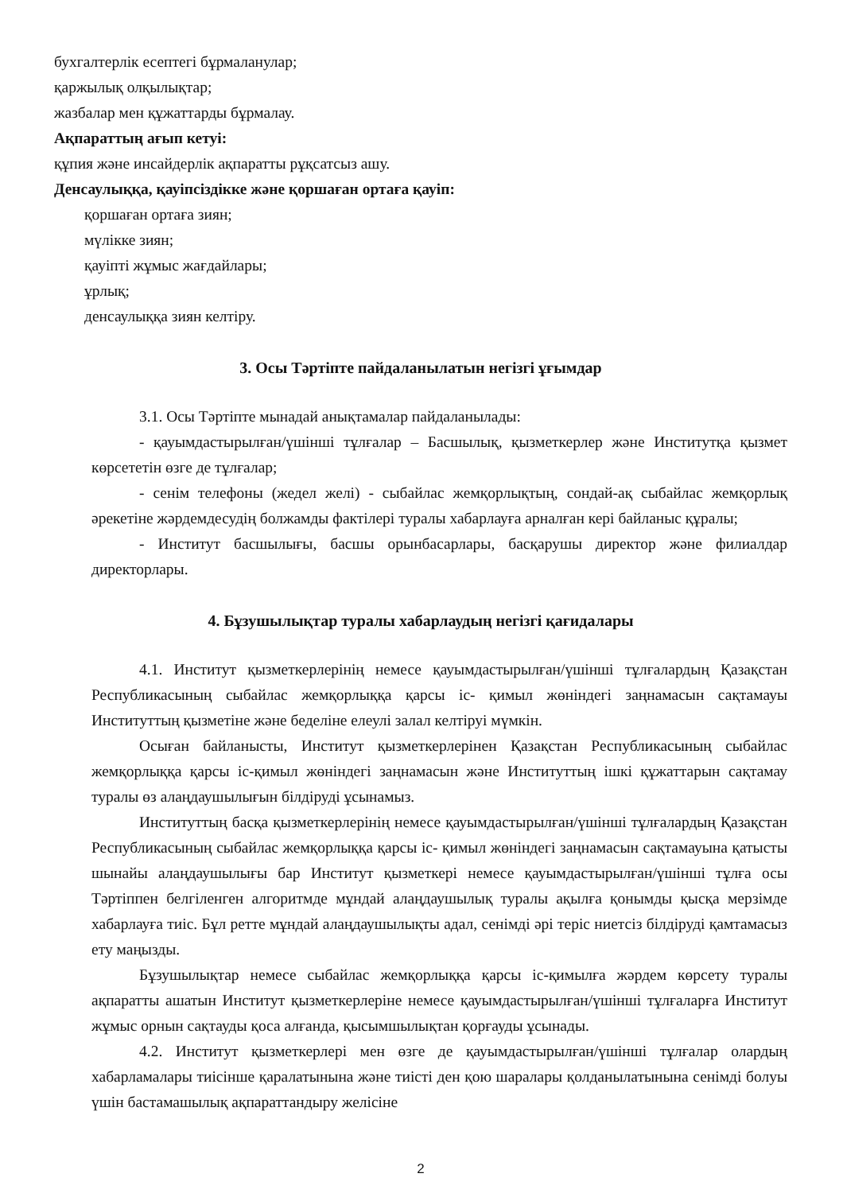бухгалтерлік есептегі бұрмаланулар;
қаржылық олқылықтар;
жазбалар мен құжаттарды бұрмалау.
Ақпараттың ағып кетуі:
құпия және инсайдерлік ақпаратты рұқсатсыз ашу.
Денсаулыққа, қауіпсіздікке және қоршаған ортаға қауіп:
қоршаған ортаға зиян;
мүлікке зиян;
қауіпті жұмыс жағдайлары;
ұрлық;
денсаулыққа зиян келтіру.
3. Осы Тәртіпте пайдаланылатын негізгі ұғымдар
3.1. Осы Тәртіпте мынадай анықтамалар пайдаланылады:
- қауымдастырылған/үшінші тұлғалар – Басшылық, қызметкерлер және Институтқа қызмет көрсететін өзге де тұлғалар;
- сенім телефоны (жедел желі) - сыбайлас жемқорлықтың, сондай-ақ сыбайлас жемқорлық әрекетіне жәрдемдесудің болжамды фактілері туралы хабарлауға арналған кері байланыс құралы;
- Институт басшылығы, басшы орынбасарлары, басқарушы директор және филиалдар директорлары.
4. Бұзушылықтар туралы хабарлаудың негізгі қағидалары
4.1. Институт қызметкерлерінің немесе қауымдастырылған/үшінші тұлғалардың Қазақстан Республикасының сыбайлас жемқорлыққа қарсы іс- қимыл жөніндегі заңнамасын сақтамауы Институттың қызметіне және беделіне елеулі залал келтіруі мүмкін.
Осыған байланысты, Институт қызметкерлерінен Қазақстан Республикасының сыбайлас жемқорлыққа қарсы іс-қимыл жөніндегі заңнамасын және Институттың ішкі құжаттарын сақтамау туралы өз алаңдаушылығын білдіруді ұсынамыз.
Институттың басқа қызметкерлерінің немесе қауымдастырылған/үшінші тұлғалардың Қазақстан Республикасының сыбайлас жемқорлыққа қарсы іс- қимыл жөніндегі заңнамасын сақтамауына қатысты шынайы алаңдаушылығы бар Институт қызметкері немесе қауымдастырылған/үшінші тұлға осы Тәртіппен белгіленген алгоритмде мұндай алаңдаушылық туралы ақылға қонымды қысқа мерзімде хабарлауға тиіс. Бұл ретте мұндай алаңдаушылықты адал, сенімді әрі теріс ниетсіз білдіруді қамтамасыз ету маңызды.
Бұзушылықтар немесе сыбайлас жемқорлыққа қарсы іс-қимылға жәрдем көрсету туралы ақпаратты ашатын Институт қызметкерлеріне немесе қауымдастырылған/үшінші тұлғаларға Институт жұмыс орнын сақтауды қоса алғанда, қысымшылықтан қорғауды ұсынады.
4.2. Институт қызметкерлері мен өзге де қауымдастырылған/үшінші тұлғалар олардың хабарламалары тиісінше қаралатынына және тиісті ден қою шаралары қолданылатынына сенімді болуы үшін бастамашылық ақпараттандыру желісіне
2